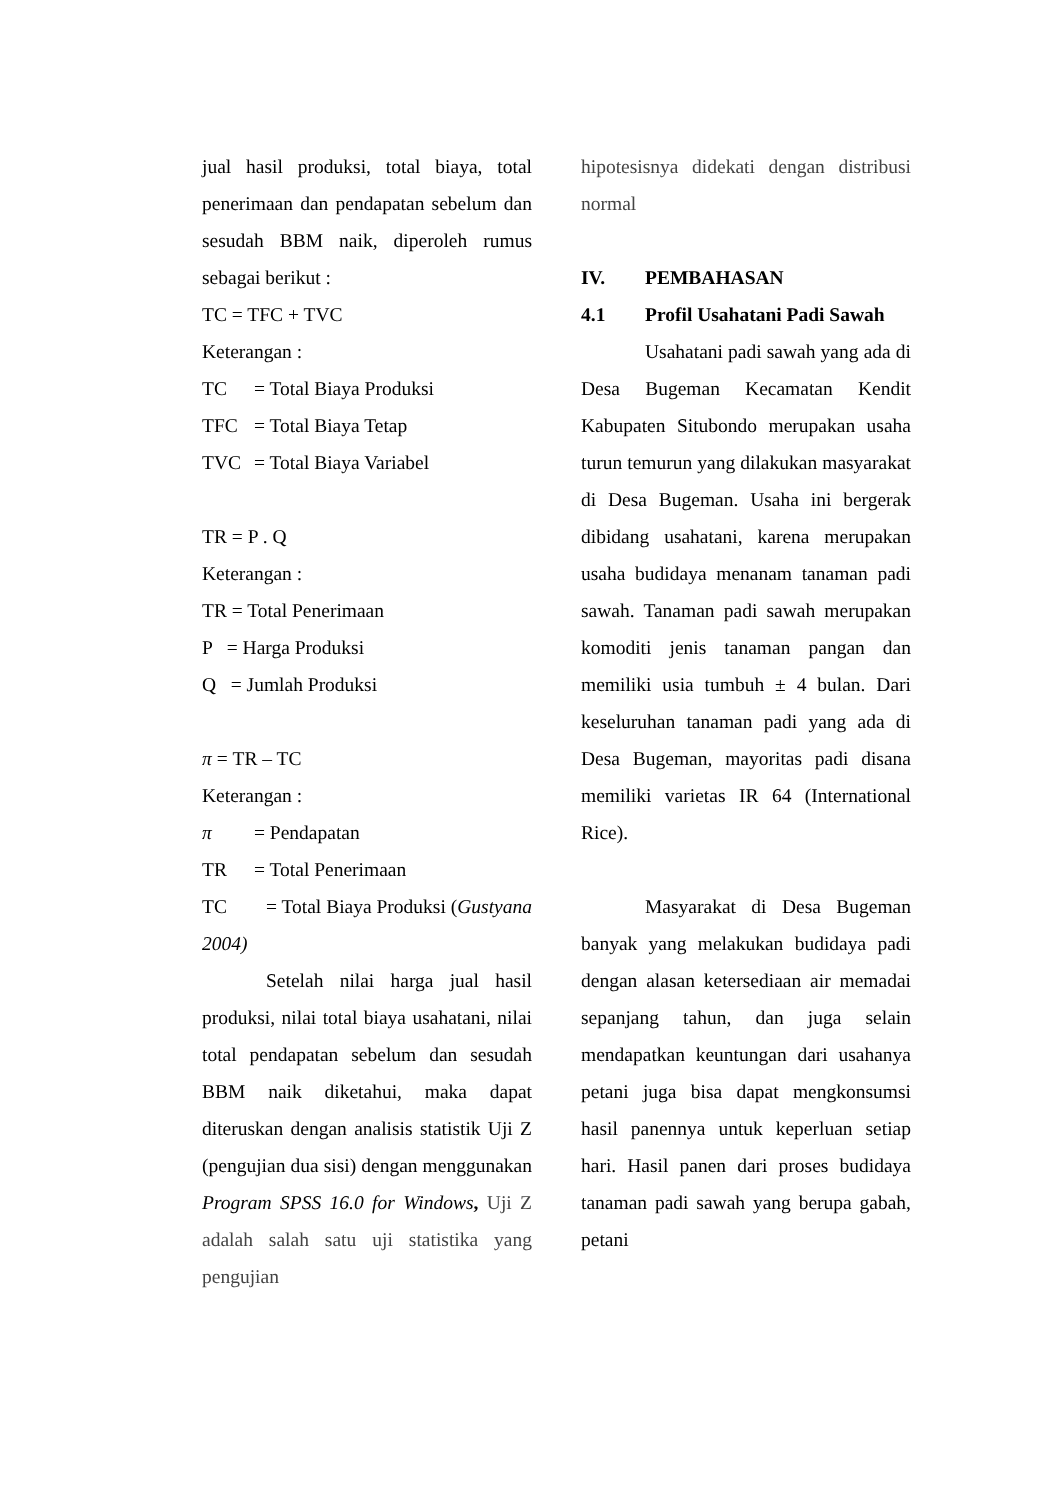jual hasil produksi, total biaya, total penerimaan dan pendapatan sebelum dan sesudah BBM naik, diperoleh rumus sebagai berikut :
TC = TFC + TVC
Keterangan :
TC = Total Biaya Produksi
TFC = Total Biaya Tetap
TVC = Total Biaya Variabel
TR = P . Q
Keterangan :
TR = Total Penerimaan
P = Harga Produksi
Q = Jumlah Produksi
π = TR – TC
Keterangan :
π = Pendapatan
TR = Total Penerimaan
TC = Total Biaya Produksi (Gustyana 2004)
Setelah nilai harga jual hasil produksi, nilai total biaya usahatani, nilai total pendapatan sebelum dan sesudah BBM naik diketahui, maka dapat diteruskan dengan analisis statistik Uji Z (pengujian dua sisi) dengan menggunakan Program SPSS 16.0 for Windows, Uji Z adalah salah satu uji statistika yang pengujian
hipotesisnya didekati dengan distribusi normal
IV. PEMBAHASAN
4.1 Profil Usahatani Padi Sawah
Usahatani padi sawah yang ada di Desa Bugeman Kecamatan Kendit Kabupaten Situbondo merupakan usaha turun temurun yang dilakukan masyarakat di Desa Bugeman. Usaha ini bergerak dibidang usahatani, karena merupakan usaha budidaya menanam tanaman padi sawah. Tanaman padi sawah merupakan komoditi jenis tanaman pangan dan memiliki usia tumbuh ± 4 bulan. Dari keseluruhan tanaman padi yang ada di Desa Bugeman, mayoritas padi disana memiliki varietas IR 64 (International Rice).
Masyarakat di Desa Bugeman banyak yang melakukan budidaya padi dengan alasan ketersediaan air memadai sepanjang tahun, dan juga selain mendapatkan keuntungan dari usahanya petani juga bisa dapat mengkonsumsi hasil panennya untuk keperluan setiap hari. Hasil panen dari proses budidaya tanaman padi sawah yang berupa gabah, petani